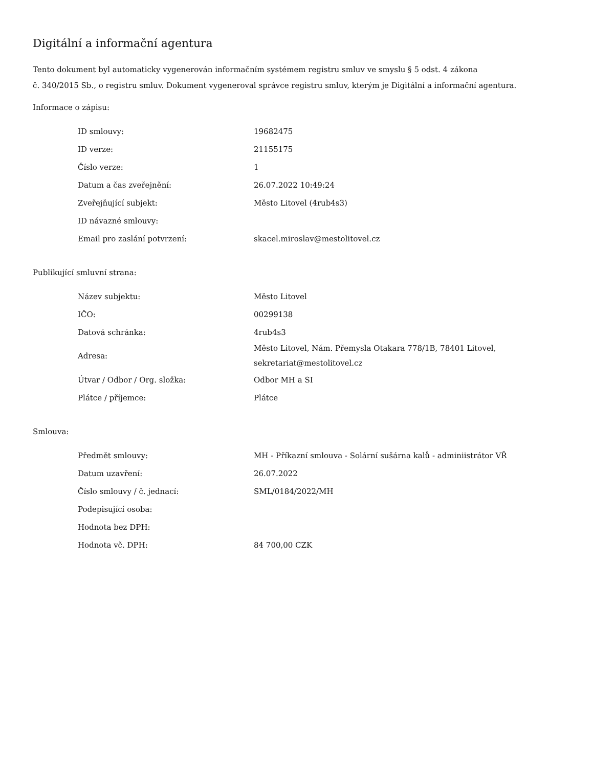Digitální a informační agentura
Tento dokument byl automaticky vygenerován informačním systémem registru smluv ve smyslu § 5 odst. 4 zákona
č. 340/2015 Sb., o registru smluv. Dokument vygeneroval správce registru smluv, kterým je Digitální a informační agentura.
Informace o zápisu:
| ID smlouvy: | 19682475 |
| ID verze: | 21155175 |
| Číslo verze: | 1 |
| Datum a čas zveřejnění: | 26.07.2022 10:49:24 |
| Zveřejňující subjekt: | Město Litovel (4rub4s3) |
| ID návazné smlouvy: | |
| Email pro zaslání potvrzení: | skacel.miroslav@mestolitovel.cz |
Publikující smluvní strana:
| Název subjektu: | Město Litovel |
| IČO: | 00299138 |
| Datová schránka: | 4rub4s3 |
| Adresa: | Město Litovel, Nám. Přemysla Otakara 778/1B, 78401 Litovel, sekretariat@mestolitovel.cz |
| Útvar / Odbor / Org. složka: | Odbor MH a SI |
| Plátce / příjemce: | Plátce |
Smlouva:
| Předmět smlouvy: | MH - Příkazní smlouva - Solární sušárna kalů - adminiistrátor VŘ |
| Datum uzavření: | 26.07.2022 |
| Číslo smlouvy / č. jednací: | SML/0184/2022/MH |
| Podepisující osoba: | |
| Hodnota bez DPH: | |
| Hodnota vč. DPH: | 84 700,00 CZK |